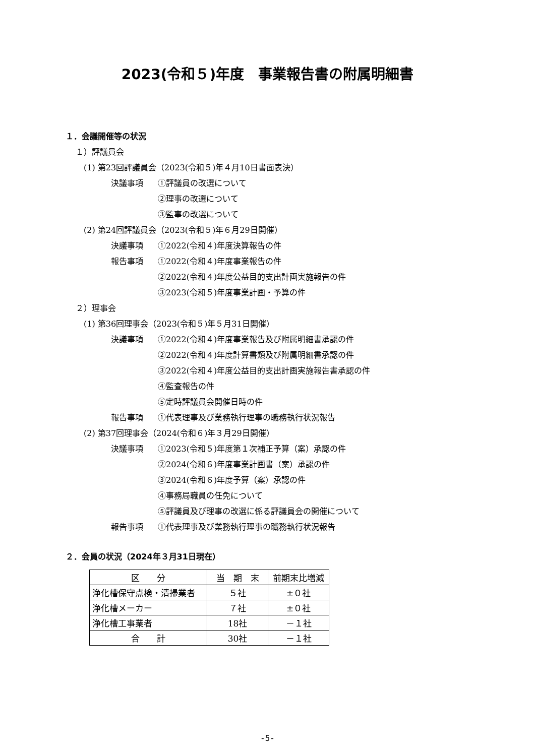2023(令和５)年度　事業報告書の附属明細書
１．会議開催等の状況
１）評議員会
(1) 第23回評議員会（2023(令和５)年４月10日書面表決）
決議事項 ①評議員の改選について
②理事の改選について
③監事の改選について
(2) 第24回評議員会（2023(令和５)年６月29日開催）
決議事項 ①2022(令和４)年度決算報告の件
報告事項 ①2022(令和４)年度事業報告の件
②2022(令和４)年度公益目的支出計画実施報告の件
③2023(令和５)年度事業計画・予算の件
２）理事会
(1) 第36回理事会（2023(令和５)年５月31日開催）
決議事項 ①2022(令和４)年度事業報告及び附属明細書承認の件
②2022(令和４)年度計算書類及び附属明細書承認の件
③2022(令和４)年度公益目的支出計画実施報告書承認の件
④監査報告の件
⑤定時評議員会開催日時の件
報告事項 ①代表理事及び業務執行理事の職務執行状況報告
(2) 第37回理事会（2024(令和６)年３月29日開催）
決議事項 ①2023(令和５)年度第１次補正予算（案）承認の件
②2024(令和６)年度事業計画書（案）承認の件
③2024(令和６)年度予算（案）承認の件
④事務局職員の任免について
⑤評議員及び理事の改選に係る評議員会の開催について
報告事項 ①代表理事及び業務執行理事の職務執行状況報告
２．会員の状況（2024年３月31日現在）
| 区 分 | 当 期 末 | 前期末比増減 |
| --- | --- | --- |
| 浄化槽保守点検・清掃業者 | ５社 | ±０社 |
| 浄化槽メーカー | ７社 | ±０社 |
| 浄化槽工事業者 | 18社 | －１社 |
| 合 計 | 30社 | －１社 |
-5-